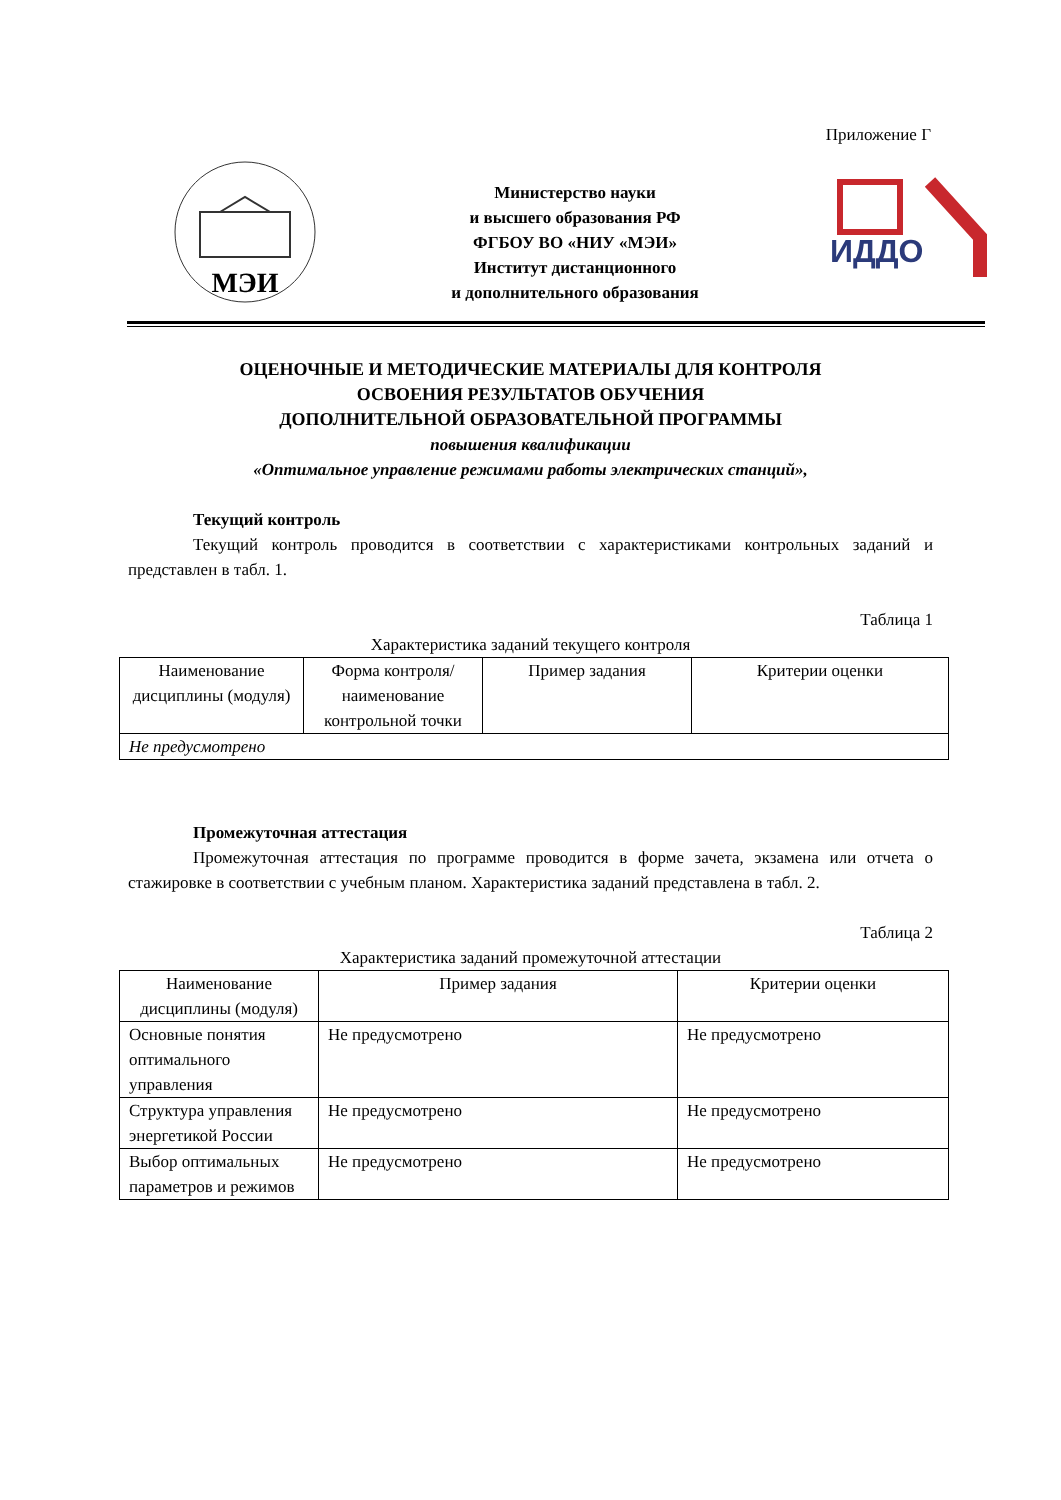Приложение Г
МЭИ
Министерство науки
и высшего образования РФ
ФГБОУ ВО «НИУ «МЭИ»
Институт дистанционного
и дополнительного образования
ИДДО
ОЦЕНОЧНЫЕ И МЕТОДИЧЕСКИЕ МАТЕРИАЛЫ ДЛЯ КОНТРОЛЯ
ОСВОЕНИЯ РЕЗУЛЬТАТОВ ОБУЧЕНИЯ
ДОПОЛНИТЕЛЬНОЙ ОБРАЗОВАТЕЛЬНОЙ ПРОГРАММЫ
повышения квалификации
«Оптимальное управление режимами работы электрических станций»,
Текущий контроль
Текущий контроль проводится в соответствии с характеристиками контрольных заданий и представлен в табл. 1.
Таблица 1
Характеристика заданий текущего контроля
| Наименование дисциплины (модуля) | Форма контроля/ наименование контрольной точки | Пример задания | Критерии оценки |
| --- | --- | --- | --- |
| Не предусмотрено | | | |
Промежуточная аттестация
Промежуточная аттестация по программе проводится в форме зачета, экзамена или отчета о стажировке в соответствии с учебным планом. Характеристика заданий представлена в табл. 2.
Таблица 2
Характеристика заданий промежуточной аттестации
| Наименование дисциплины (модуля) | Пример задания | Критерии оценки |
| --- | --- | --- |
| Основные понятия оптимального управления | Не предусмотрено | Не предусмотрено |
| Структура управления энергетикой России | Не предусмотрено | Не предусмотрено |
| Выбор оптимальных параметров и режимов | Не предусмотрено | Не предусмотрено |